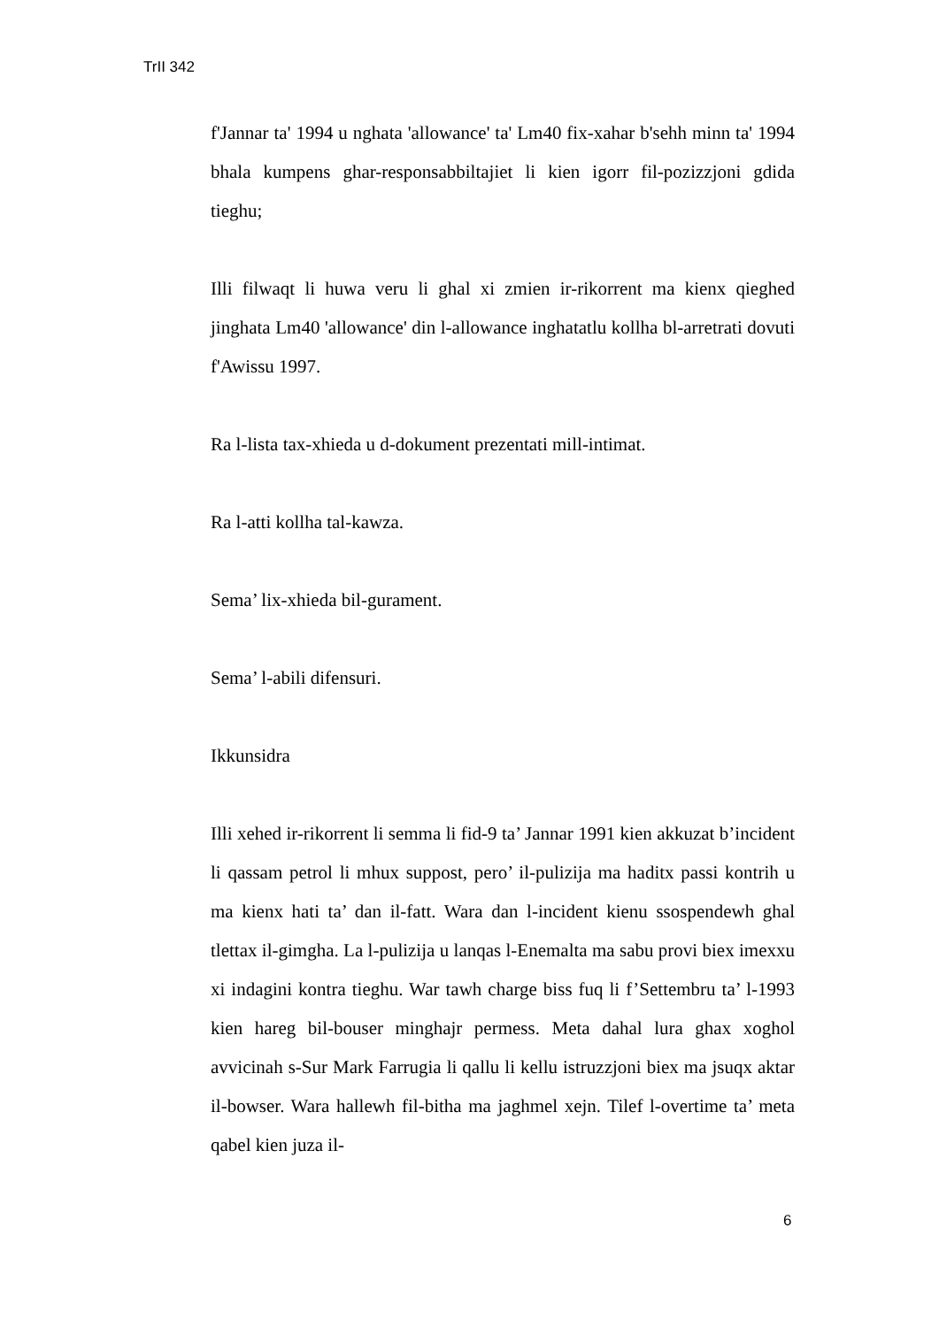TrII 342
f'Jannar ta' 1994 u nghata 'allowance' ta' Lm40 fix-xahar b'sehh minn ta' 1994 bhala kumpens ghar-responsabbiltajiet li kien igorr fil-pozizzjoni gdida tieghu;
Illi filwaqt li huwa veru li ghal xi zmien ir-rikorrent ma kienx qieghed jinghata Lm40 'allowance' din l-allowance inghatatlu kollha bl-arretrati dovuti f'Awissu 1997.
Ra l-lista tax-xhieda u d-dokument prezentati mill-intimat.
Ra l-atti kollha tal-kawza.
Sema’ lix-xhieda bil-gurament.
Sema’ l-abili difensuri.
Ikkunsidra
Illi xehed ir-rikorrent li semma li fid-9 ta’ Jannar 1991 kien akkuzat b’incident li qassam petrol li mhux suppost, pero’ il-pulizija ma haditx passi kontrih u ma kienx hati ta’ dan il-fatt. Wara dan l-incident kienu ssospendewh ghal tlettax il-gimgha. La l-pulizija u lanqas l-Enemalta ma sabu provi biex imexxu xi indagini kontra tieghu. War tawh charge biss fuq li f’Settembru ta’ l-1993 kien hareg bil-bouser minghajr permess. Meta dahal lura ghax xoghol avvicinah s-Sur Mark Farrugia li qallu li kellu istruzzjoni biex ma jsuqx aktar il-bowser. Wara hallewh fil-bitha ma jaghmel xejn. Tilef l-overtime ta’ meta qabel kien juza il-
6